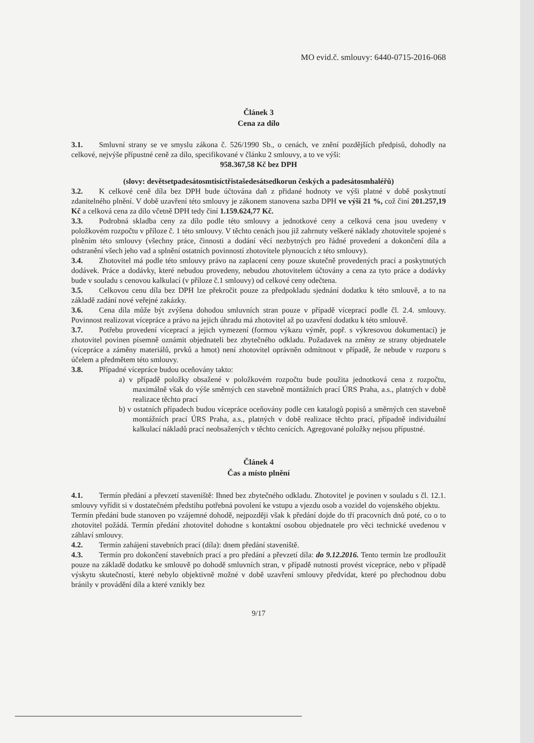MO evid.č. smlouvy: 6440-0715-2016-068
Článek 3
Cena za dílo
3.1. Smluvní strany se ve smyslu zákona č. 526/1990 Sb., o cenách, ve znění pozdějších předpisů, dohodly na celkové, nejvýše přípustné ceně za dílo, specifikované v článku 2 smlouvy, a to ve výši:
958.367,58 Kč bez DPH
(slovy: devětsetpadesátosmtisíctřistašedesátsedkorun českých a padesátosmhaléřů)
3.2. K celkové ceně díla bez DPH bude účtována daň z přidané hodnoty ve výši platné v době poskytnutí zdanitelného plnění. V době uzavření této smlouvy je zákonem stanovena sazba DPH ve výši 21 %, což činí 201.257,19 Kč a celková cena za dílo včetně DPH tedy činí 1.159.624,77 Kč.
3.3. Podrobná skladba ceny za dílo podle této smlouvy a jednotkové ceny a celková cena jsou uvedeny v položkovém rozpočtu v příloze č. 1 této smlouvy. V těchto cenách jsou již zahrnuty veškeré náklady zhotovitele spojené s plněním této smlouvy (všechny práce, činnosti a dodání věcí nezbytných pro řádné provedení a dokončení díla a odstranění všech jeho vad a splnění ostatních povinností zhotovitele plynoucích z této smlouvy).
3.4. Zhotovitel má podle této smlouvy právo na zaplacení ceny pouze skutečně provedených prací a poskytnutých dodávek. Práce a dodávky, které nebudou provedeny, nebudou zhotovitelem účtovány a cena za tyto práce a dodávky bude v souladu s cenovou kalkulací (v příloze č.1 smlouvy) od celkové ceny odečtena.
3.5. Celkovou cenu díla bez DPH lze překročit pouze za předpokladu sjednání dodatku k této smlouvě, a to na základě zadání nové veřejné zakázky.
3.6. Cena díla může být zvýšena dohodou smluvních stran pouze v případě víceprací podle čl. 2.4. smlouvy. Povinnost realizovat vícepráce a právo na jejich úhradu má zhotovitel až po uzavření dodatku k této smlouvě.
3.7. Potřebu provedení víceprací a jejich vymezení (formou výkazu výměr, popř. s výkresovou dokumentací) je zhotovitel povinen písemně oznámit objednateli bez zbytečného odkladu. Požadavek na změny ze strany objednatele (vícepráce a záměny materiálů, prvků a hmot) není zhotovitel oprávněn odmítnout v případě, že nebude v rozporu s účelem a předmětem této smlouvy.
3.8. Případné vícepráce budou oceňovány takto:
a) v případě položky obsažené v položkovém rozpočtu bude použita jednotková cena z rozpočtu, maximálně však do výše směrných cen stavebně montážních prací ÚRS Praha, a.s., platných v době realizace těchto prací
b) v ostatních případech budou vícepráce oceňovány podle cen katalogů popisů a směrných cen stavebně montážních prací ÚRS Praha, a.s., platných v době realizace těchto prací, případně individuální kalkulací nákladů prací neobsažených v těchto cenících. Agregované položky nejsou přípustné.
Článek 4
Čas a místo plnění
4.1. Termín předání a převzetí staveniště: Ihned bez zbytečného odkladu. Zhotovitel je povinen v souladu s čl. 12.1. smlouvy vyřídit si v dostatečném předstihu potřebná povolení ke vstupu a vjezdu osob a vozidel do vojenského objektu.
Termín předání bude stanoven po vzájemné dohodě, nejpozději však k předání dojde do tří pracovních dnů poté, co o to zhotovitel požádá. Termín předání zhotovitel dohodne s kontaktní osobou objednatele pro věci technické uvedenou v záhlaví smlouvy.
4.2. Termín zahájení stavebních prací (díla): dnem předání staveniště.
4.3. Termín pro dokončení stavebních prací a pro předání a převzetí díla: do 9.12.2016. Tento termín lze prodloužit pouze na základě dodatku ke smlouvě po dohodě smluvních stran, v případě nutnosti provést vícepráce, nebo v případě výskytu skutečností, které nebylo objektivně možné v době uzavření smlouvy předvídat, které po přechodnou dobu bránily v provádění díla a které vznikly bez
9/17